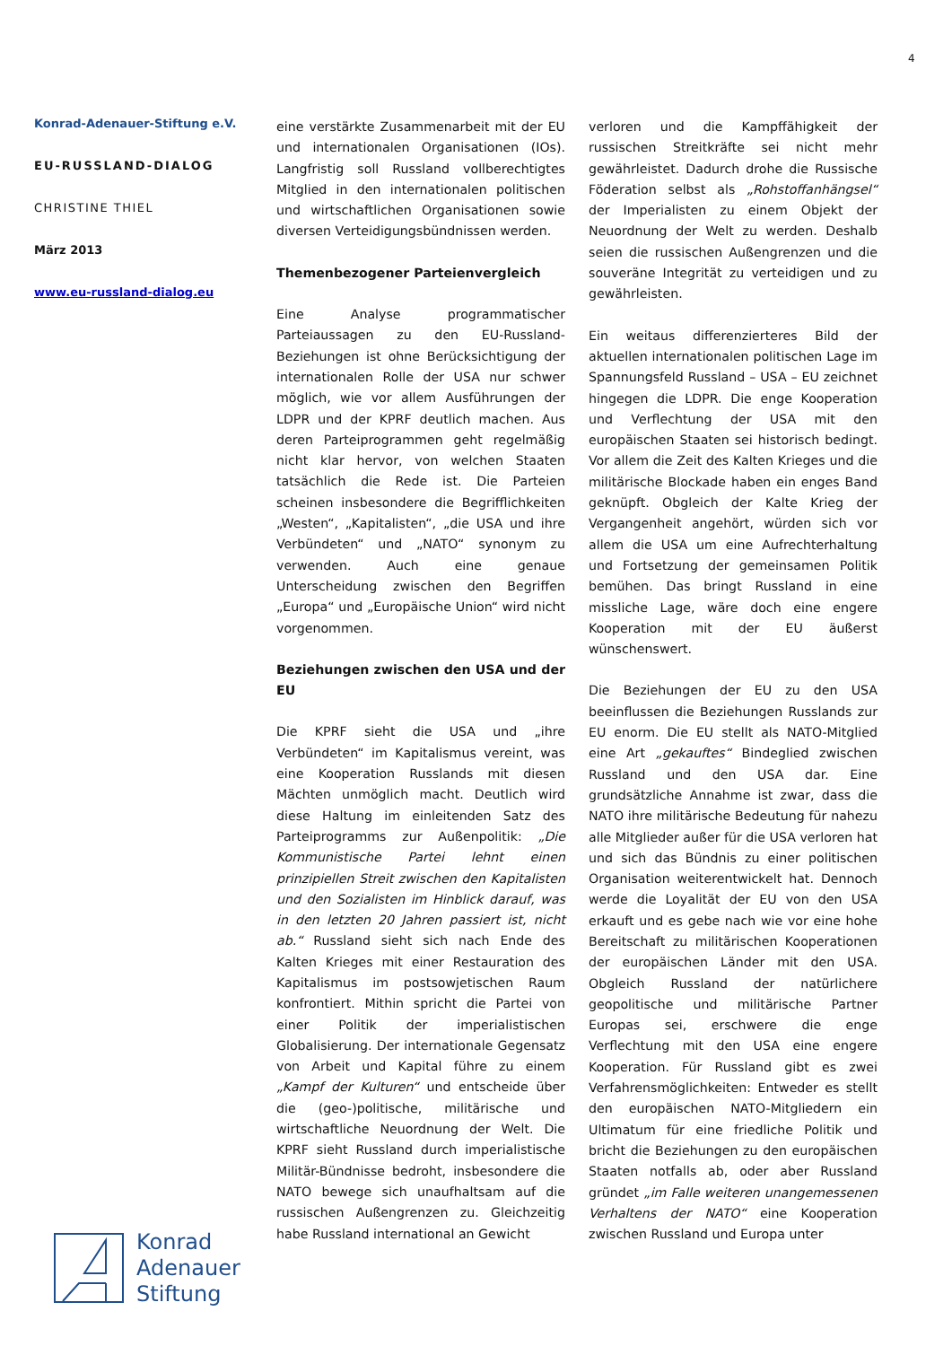4
Konrad-Adenauer-Stiftung e.V.
EU-RUSSLAND-DIALOG
CHRISTINE THIEL
März 2013
www.eu-russland-dialog.eu
eine verstärkte Zusammenarbeit mit der EU und internationalen Organisationen (IOs). Langfristig soll Russland vollberechtigtes Mitglied in den internationalen politischen und wirtschaftlichen Organisationen sowie diversen Verteidigungsbündnissen werden.
Themenbezogener Parteienvergleich
Eine Analyse programmatischer Parteiaussagen zu den EU-Russland-Beziehungen ist ohne Berücksichtigung der internationalen Rolle der USA nur schwer möglich, wie vor allem Ausführungen der LDPR und der KPRF deutlich machen. Aus deren Parteiprogrammen geht regelmäßig nicht klar hervor, von welchen Staaten tatsächlich die Rede ist. Die Parteien scheinen insbesondere die Begrifflichkeiten „Westen“, „Kapitalisten“, „die USA und ihre Verbündeten“ und „NATO“ synonym zu verwenden. Auch eine genaue Unterscheidung zwischen den Begriffen „Europa“ und „Europäische Union“ wird nicht vorgenommen.
Beziehungen zwischen den USA und der EU
Die KPRF sieht die USA und „ihre Verbündeten“ im Kapitalismus vereint, was eine Kooperation Russlands mit diesen Mächten unmöglich macht. Deutlich wird diese Haltung im einleitenden Satz des Parteiprogramms zur Außenpolitik: „Die Kommunistische Partei lehnt einen prinzipiellen Streit zwischen den Kapitalisten und den Sozialisten im Hinblick darauf, was in den letzten 20 Jahren passiert ist, nicht ab.“ Russland sieht sich nach Ende des Kalten Krieges mit einer Restauration des Kapitalismus im postsowjetischen Raum konfrontiert. Mithin spricht die Partei von einer Politik der imperialistischen Globalisierung. Der internationale Gegensatz von Arbeit und Kapital führe zu einem „Kampf der Kulturen“ und entscheide über die (geo-)politische, militärische und wirtschaftliche Neuordnung der Welt. Die KPRF sieht Russland durch imperialistische Militär-Bündnisse bedroht, insbesondere die NATO bewege sich unaufhaltsam auf die russischen Außengrenzen zu. Gleichzeitig habe Russland international an Gewicht
verloren und die Kampffähigkeit der russischen Streitkräfte sei nicht mehr gewährleistet. Dadurch drohe die Russische Föderation selbst als „Rohstoffanhängsel“ der Imperialisten zu einem Objekt der Neuordnung der Welt zu werden. Deshalb seien die russischen Außengrenzen und die souveräne Integrität zu verteidigen und zu gewährleisten.
Ein weitaus differenzierteres Bild der aktuellen internationalen politischen Lage im Spannungsfeld Russland – USA – EU zeichnet hingegen die LDPR. Die enge Kooperation und Verflechtung der USA mit den europäischen Staaten sei historisch bedingt. Vor allem die Zeit des Kalten Krieges und die militärische Blockade haben ein enges Band geknüpft. Obgleich der Kalte Krieg der Vergangenheit angehört, würden sich vor allem die USA um eine Aufrechterhaltung und Fortsetzung der gemeinsamen Politik bemühen. Das bringt Russland in eine missliche Lage, wäre doch eine engere Kooperation mit der EU äußerst wünschenswert.
Die Beziehungen der EU zu den USA beeinflussen die Beziehungen Russlands zur EU enorm. Die EU stellt als NATO-Mitglied eine Art „gekauftes“ Bindeglied zwischen Russland und den USA dar. Eine grundsätzliche Annahme ist zwar, dass die NATO ihre militärische Bedeutung für nahezu alle Mitglieder außer für die USA verloren hat und sich das Bündnis zu einer politischen Organisation weiterentwickelt hat. Dennoch werde die Loyalität der EU von den USA erkauft und es gebe nach wie vor eine hohe Bereitschaft zu militärischen Kooperationen der europäischen Länder mit den USA. Obgleich Russland der natürlichere geopolitische und militärische Partner Europas sei, erschwere die enge Verflechtung mit den USA eine engere Kooperation. Für Russland gibt es zwei Verfahrensmöglichkeiten: Entweder es stellt den europäischen NATO-Mitgliedern ein Ultimatum für eine friedliche Politik und bricht die Beziehungen zu den europäischen Staaten notfalls ab, oder aber Russland gründet „im Falle weiteren unangemessenen Verhaltens der NATO“ eine Kooperation zwischen Russland und Europa unter
Konrad
Adenauer
Stiftung